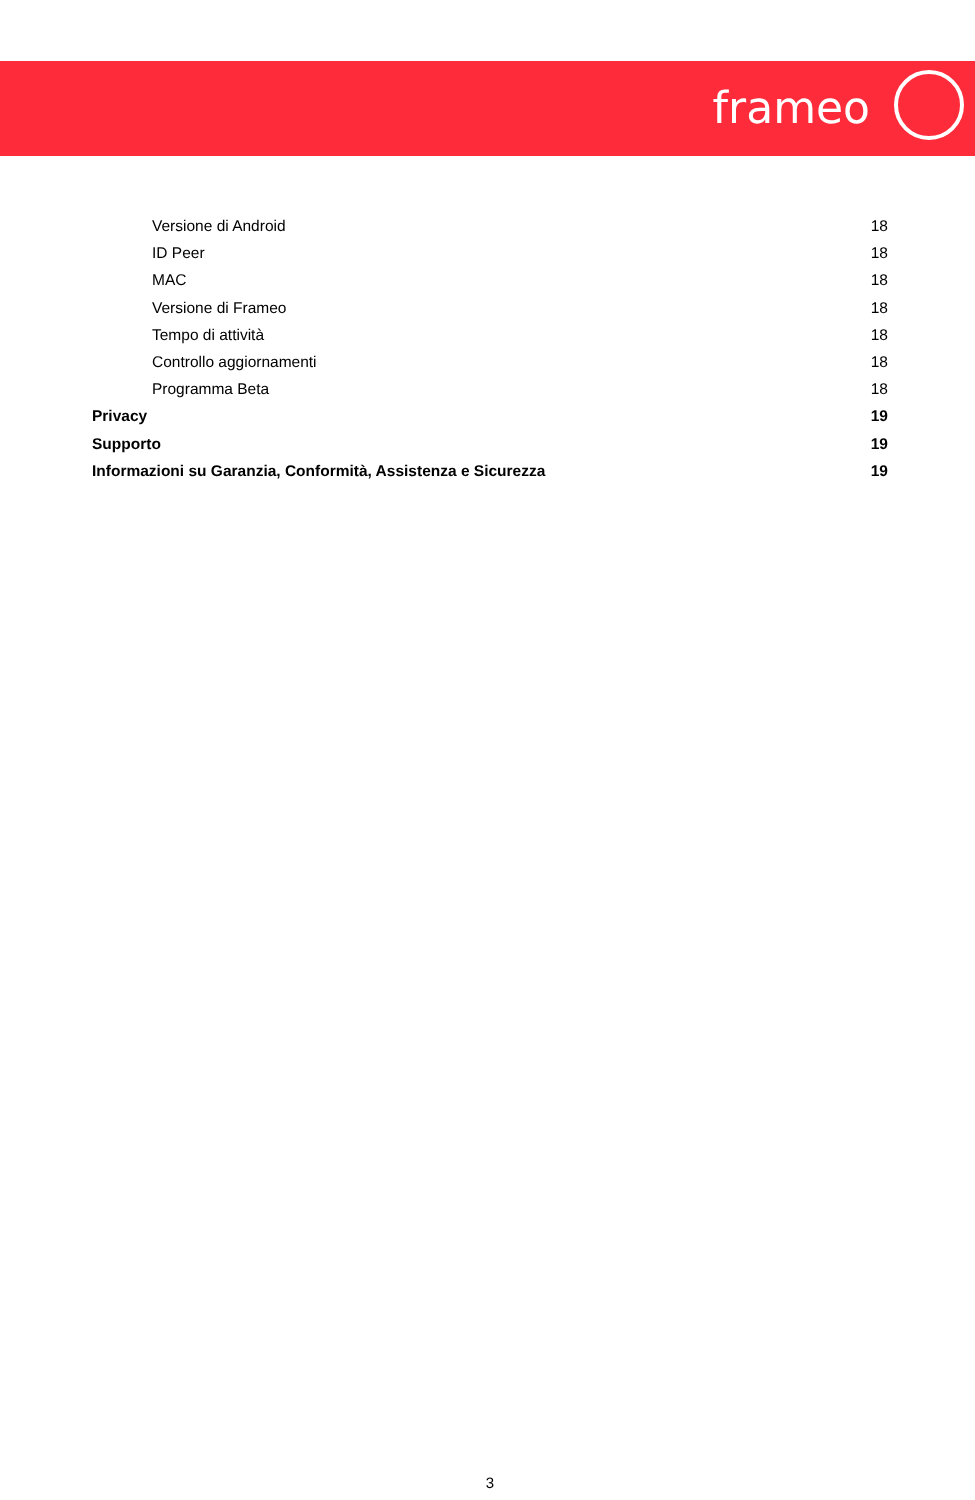frameo
Versione di Android 18
ID Peer 18
MAC 18
Versione di Frameo 18
Tempo di attività 18
Controllo aggiornamenti 18
Programma Beta 18
Privacy 19
Supporto 19
Informazioni su Garanzia, Conformità, Assistenza e Sicurezza 19
3